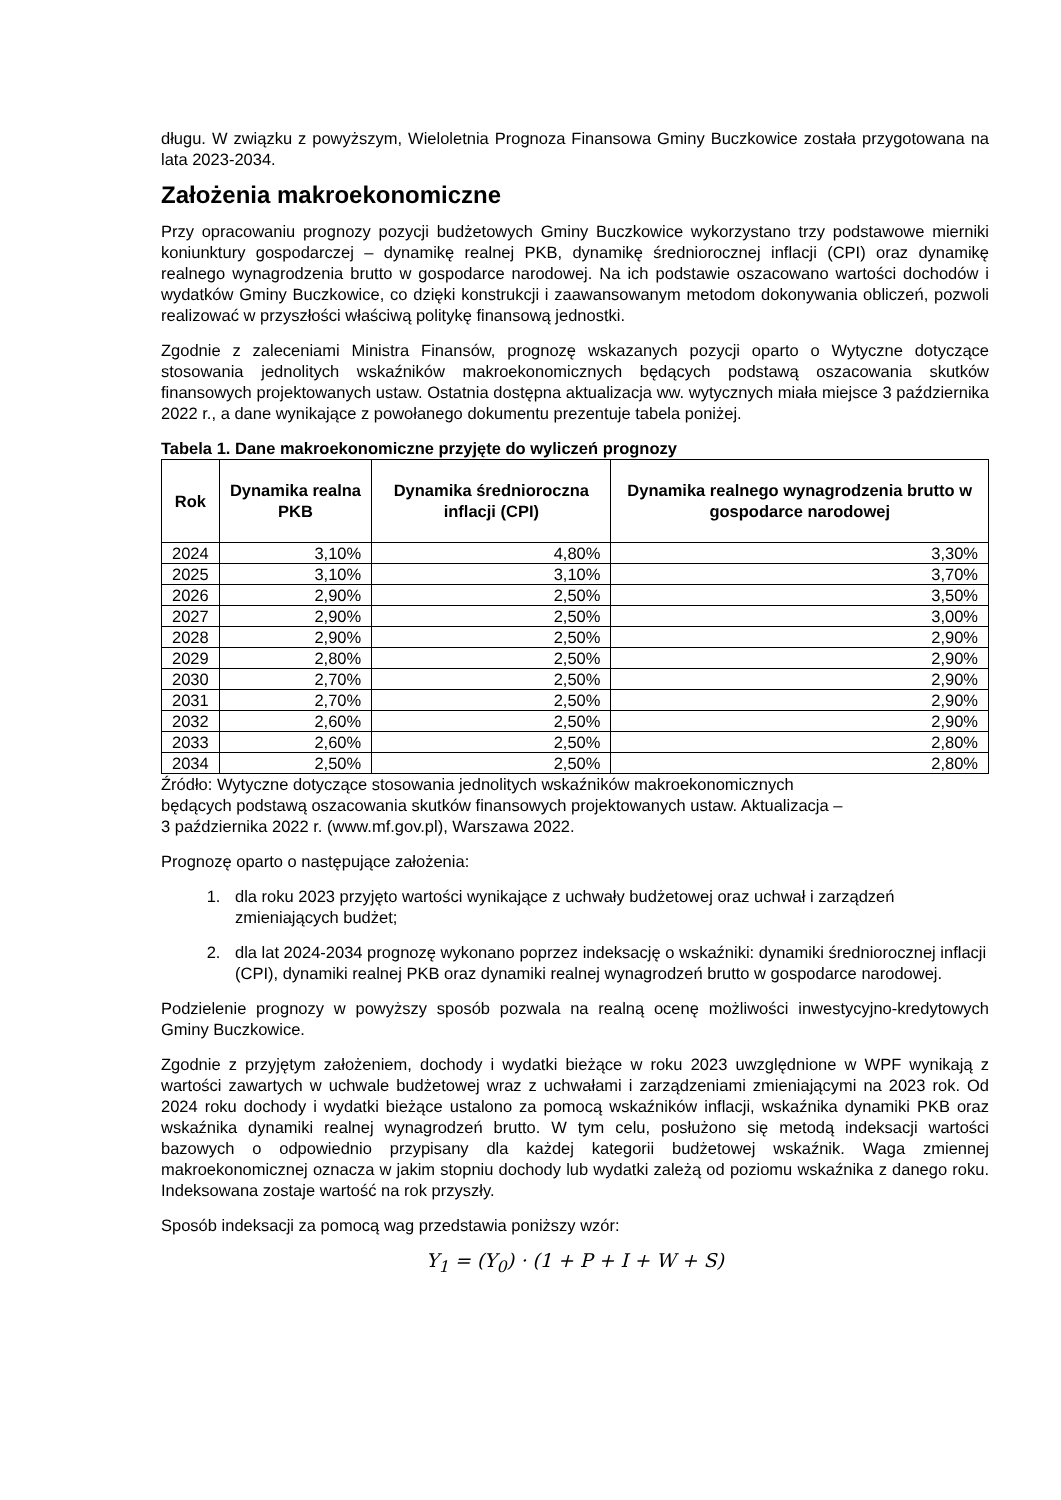długu. W związku z powyższym, Wieloletnia Prognoza Finansowa Gminy Buczkowice została przygotowana na lata 2023-2034.
Założenia makroekonomiczne
Przy opracowaniu prognozy pozycji budżetowych Gminy Buczkowice wykorzystano trzy podstawowe mierniki koniunktury gospodarczej – dynamikę realnej PKB, dynamikę średniorocznej inflacji (CPI) oraz dynamikę realnego wynagrodzenia brutto w gospodarce narodowej. Na ich podstawie oszacowano wartości dochodów i wydatków Gminy Buczkowice, co dzięki konstrukcji i zaawansowanym metodom dokonywania obliczeń, pozwoli realizować w przyszłości właściwą politykę finansową jednostki.
Zgodnie z zaleceniami Ministra Finansów, prognozę wskazanych pozycji oparto o Wytyczne dotyczące stosowania jednolitych wskaźników makroekonomicznych będących podstawą oszacowania skutków finansowych projektowanych ustaw. Ostatnia dostępna aktualizacja ww. wytycznych miała miejsce 3 października 2022 r., a dane wynikające z powołanego dokumentu prezentuje tabela poniżej.
Tabela 1. Dane makroekonomiczne przyjęte do wyliczeń prognozy
| Rok | Dynamika realna PKB | Dynamika średnioroczna inflacji (CPI) | Dynamika realnego wynagrodzenia brutto w gospodarce narodowej |
| --- | --- | --- | --- |
| 2024 | 3,10% | 4,80% | 3,30% |
| 2025 | 3,10% | 3,10% | 3,70% |
| 2026 | 2,90% | 2,50% | 3,50% |
| 2027 | 2,90% | 2,50% | 3,00% |
| 2028 | 2,90% | 2,50% | 2,90% |
| 2029 | 2,80% | 2,50% | 2,90% |
| 2030 | 2,70% | 2,50% | 2,90% |
| 2031 | 2,70% | 2,50% | 2,90% |
| 2032 | 2,60% | 2,50% | 2,90% |
| 2033 | 2,60% | 2,50% | 2,80% |
| 2034 | 2,50% | 2,50% | 2,80% |
Źródło: Wytyczne dotyczące stosowania jednolitych wskaźników makroekonomicznych
będących podstawą oszacowania skutków finansowych projektowanych ustaw. Aktualizacja –
3 października 2022 r. (www.mf.gov.pl), Warszawa 2022.
Prognozę oparto o następujące założenia:
1. dla roku 2023 przyjęto wartości wynikające z uchwały budżetowej oraz uchwał i zarządzeń zmieniających budżet;
2. dla lat 2024-2034 prognozę wykonano poprzez indeksację o wskaźniki: dynamiki średniorocznej inflacji (CPI), dynamiki realnej PKB oraz dynamiki realnej wynagrodzeń brutto w gospodarce narodowej.
Podzielenie prognozy w powyższy sposób pozwala na realną ocenę możliwości inwestycyjno-kredytowych Gminy Buczkowice.
Zgodnie z przyjętym założeniem, dochody i wydatki bieżące w roku 2023 uwzględnione w WPF wynikają z wartości zawartych w uchwale budżetowej wraz z uchwałami i zarządzeniami zmieniającymi na 2023 rok. Od 2024 roku dochody i wydatki bieżące ustalono za pomocą wskaźników inflacji, wskaźnika dynamiki PKB oraz wskaźnika dynamiki realnej wynagrodzeń brutto. W tym celu, posłużono się metodą indeksacji wartości bazowych o odpowiednio przypisany dla każdej kategorii budżetowej wskaźnik. Waga zmiennej makroekonomicznej oznacza w jakim stopniu dochody lub wydatki zależą od poziomu wskaźnika z danego roku. Indeksowana zostaje wartość na rok przyszły.
Sposób indeksacji za pomocą wag przedstawia poniższy wzór:
Y<sub>1</sub> = (Y<sub>0</sub>) · (1 + P + I + W + S)